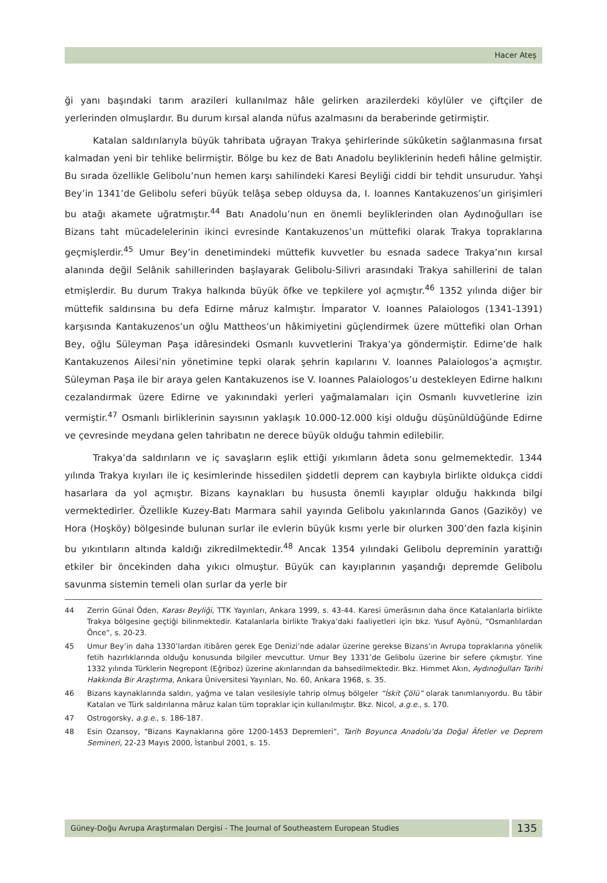Hacer Ateş
ği yanı başındaki tarım arazileri kullanılmaz hâle gelirken arazilerdeki köylüler ve çiftçiler de yerlerinden olmuşlardır. Bu durum kırsal alanda nüfus azalmasını da beraberinde getirmiştir.
Katalan saldırılarıyla büyük tahribata uğrayan Trakya şehirlerinde sükûketin sağlanmasına fırsat kalmadan yeni bir tehlike belirmiştir. Bölge bu kez de Batı Anadolu beyliklerinin hedefi hâline gelmiştir. Bu sırada özellikle Gelibolu’nun hemen karşı sahilindeki Karesi Beyliği ciddi bir tehdit unsurudur. Yahşi Bey’in 1341’de Gelibolu seferi büyük telâşa sebep olduysa da, I. Ioannes Kantakuzenos’un girişimleri bu atağı akamete uğratmıştır.<sup>44</sup> Batı Anadolu’nun en önemli beyliklerinden olan Aydınoğulları ise Bizans taht mücadelelerinin ikinci evresinde Kantakuzenos’un müttefiki olarak Trakya topraklarına geçmişlerdir.<sup>45</sup> Umur Bey’in denetimindeki müttefik kuvvetler bu esnada sadece Trakya’nın kırsal alanında değil Selânik sahillerinden başlayarak Gelibolu-Silivri arasındaki Trakya sahillerini de talan etmişlerdir. Bu durum Trakya halkında büyük öfke ve tepkilere yol açmıştır.<sup>46</sup> 1352 yılında diğer bir müttefik saldırısına bu defa Edirne mâruz kalmıştır. İmparator V. Ioannes Palaiologos (1341-1391) karşısında Kantakuzenos’un oğlu Mattheos’un hâkimiyetini güçlendirmek üzere müttefiki olan Orhan Bey, oğlu Süleyman Paşa idâresindeki Osmanlı kuvvetlerini Trakya’ya göndermiştir. Edirne’de halk Kantakuzenos Ailesi’nin yönetimine tepki olarak şehrin kapılarını V. Ioannes Palaiologos’a açmıştır. Süleyman Paşa ile bir araya gelen Kantakuzenos ise V. Ioannes Palaiologos’u destekleyen Edirne halkını cezalandırmak üzere Edirne ve yakınındaki yerleri yağmalamaları için Osmanlı kuvvetlerine izin vermiştir.<sup>47</sup> Osmanlı birliklerinin sayısının yaklaşık 10.000-12.000 kişi olduğu düşünüldüğünde Edirne ve çevresinde meydana gelen tahribatın ne derece büyük olduğu tahmin edilebilir.
Trakya’da saldırıların ve iç savaşların eşlik ettiği yıkımların âdeta sonu gelmemektedir. 1344 yılında Trakya kıyıları ile iç kesimlerinde hissedilen şiddetli deprem can kaybıyla birlikte oldukça ciddi hasarlara da yol açmıştır. Bizans kaynakları bu hususta önemli kayıplar olduğu hakkında bilgi vermektedirler. Özellikle Kuzey-Batı Marmara sahil yayında Gelibolu yakınlarında Ganos (Gaziköy) ve Hora (Hoşköy) bölgesinde bulunan surlar ile evlerin büyük kısmı yerle bir olurken 300’den fazla kişinin bu yıkıntıların altında kaldığı zikredilmektedir.<sup>48</sup> Ancak 1354 yılındaki Gelibolu depreminin yarattığı etkiler bir öncekinden daha yıkıcı olmuştur. Büyük can kayıplarının yaşandığı depremde Gelibolu savunma sistemin temeli olan surlar da yerle bir
44 Zerrin Günal Öden, Karası Beyliği, TTK Yayınları, Ankara 1999, s. 43-44. Karesi ümerâsının daha önce Katalanlarla birlikte Trakya bölgesine geçtiği bilinmektedir. Katalanlarla birlikte Trakya’daki faaliyetleri için bkz. Yusuf Ayönü, “Osmanlılardan Önce”, s. 20-23.
45 Umur Bey’in daha 1330’lardan itibâren gerek Ege Denizi’nde adalar üzerine gerekse Bizans’ın Avrupa topraklarına yönelik fetih hazırlıklarında olduğu konusunda bilgiler mevcuttur. Umur Bey 1331’de Gelibolu üzerine bir sefere çıkmıştır. Yine 1332 yılında Türklerin Negrepont (Eğriboz) üzerine akınlarından da bahsedilmektedir. Bkz. Himmet Akın, Aydınoğulları Tarihi Hakkında Bir Araştırma, Ankara Üniversitesi Yayınları, No. 60, Ankara 1968, s. 35.
46 Bizans kaynaklarında saldırı, yağma ve talan vesilesiyle tahrip olmuş bölgeler “İskit Çölü” olarak tanımlanıyordu. Bu tâbir Katalan ve Türk saldırılarına mâruz kalan tüm topraklar için kullanılmıştır. Bkz. Nicol, a.g.e., s. 170.
47 Ostrogorsky, a.g.e., s. 186-187.
48 Esin Ozansoy, “Bizans Kaynaklarına göre 1200-1453 Depremleri”, Tarih Boyunca Anadolu’da Doğal Âfetler ve Deprem Semineri, 22-23 Mayıs 2000, İstanbul 2001, s. 15.
Güney-Doğu Avrupa Araştırmaları Dergisi - The Journal of Southeastern European Studies
135